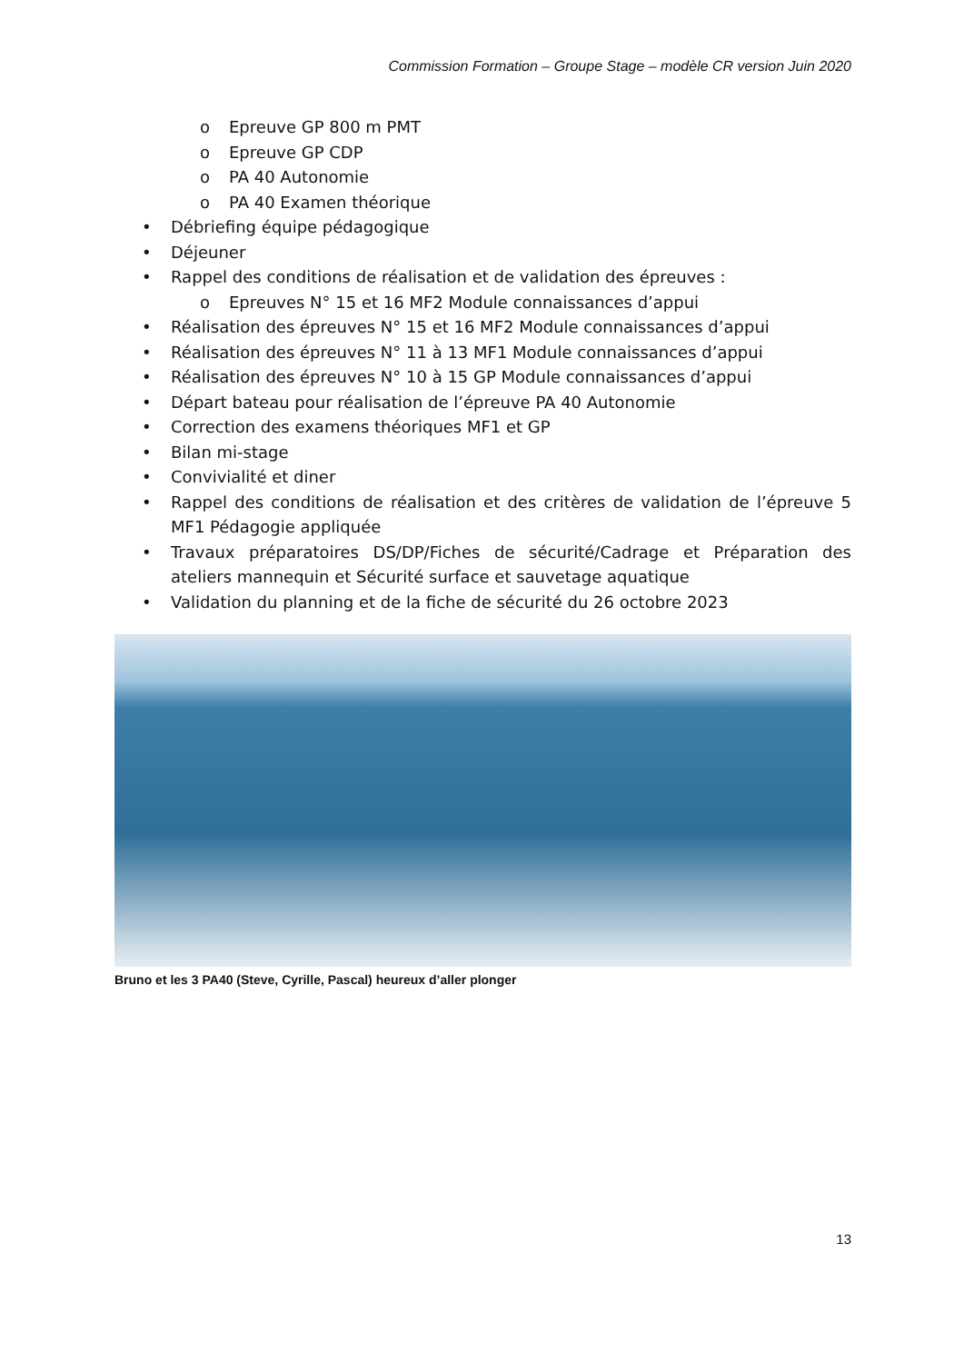Commission Formation – Groupe Stage – modèle CR version Juin 2020
o Epreuve GP 800 m PMT
o Epreuve GP CDP
o PA 40 Autonomie
o PA 40 Examen théorique
• Débriefing équipe pédagogique
• Déjeuner
• Rappel des conditions de réalisation et de validation des épreuves :
o Epreuves N° 15 et 16 MF2 Module connaissances d’appui
• Réalisation des épreuves N° 15 et 16 MF2 Module connaissances d’appui
• Réalisation des épreuves N° 11 à 13 MF1 Module connaissances d’appui
• Réalisation des épreuves N° 10 à 15 GP Module connaissances d’appui
• Départ bateau pour réalisation de l’épreuve PA 40 Autonomie
• Correction des examens théoriques MF1 et GP
• Bilan mi-stage
• Convivialité et diner
• Rappel des conditions de réalisation et des critères de validation de l’épreuve 5 MF1 Pédagogie appliquée
• Travaux préparatoires DS/DP/Fiches de sécurité/Cadrage et Préparation des ateliers mannequin et Sécurité surface et sauvetage aquatique
• Validation du planning et de la fiche de sécurité du 26 octobre 2023
Bruno et les 3 PA40 (Steve, Cyrille, Pascal) heureux d’aller plonger
13